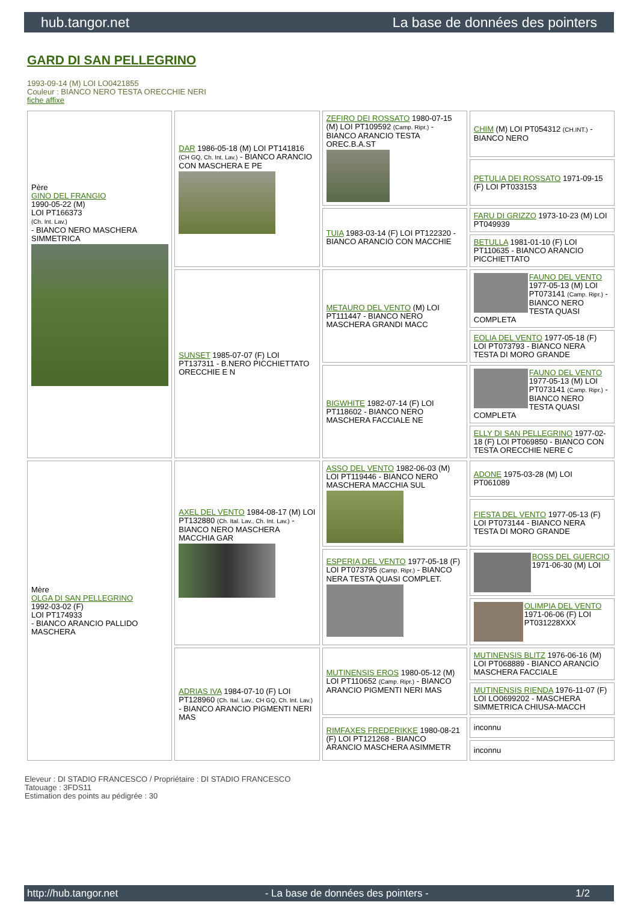hub.tangor.net La base de données des pointers
GARD DI SAN PELLEGRINO
1993-09-14 (M) LOI LO0421855
Couleur : BIANCO NERO TESTA ORECCHIE NERI
fiche affixe
| Père GINO DEL FRANGIO 1990-05-22 (M) LOI PT166373 (Ch. Int. Lav.) - BIANCO NERO MASCHERA SIMMETRICA | DAR 1986-05-18 (M) LOI PT141816 (CH GQ, Ch. Int. Lav.) - BIANCO ARANCIO CON MASCHERA E PE | ZEFIRO DEI ROSSATO 1980-07-15 (M) LOI PT109592 (Camp. Ripr.) - BIANCO ARANCIO TESTA OREC.B.A.ST | CHIM (M) LOI PT054312 (CH.INT.) - BIANCO NERO |
| | | | PETULIA DEI ROSSATO 1971-09-15 (F) LOI PT033153 |
| | | TUIA 1983-03-14 (F) LOI PT122320 - BIANCO ARANCIO CON MACCHIE | FARU DI GRIZZO 1973-10-23 (M) LOI PT049939 |
| | | | BETULLA 1981-01-10 (F) LOI PT110635 - BIANCO ARANCIO PICCHIETTATO |
| | SUNSET 1985-07-07 (F) LOI PT137311 - B.NERO PICCHIETTATO ORECCHIE E N | METAURO DEL VENTO (M) LOI PT111447 - BIANCO NERO MASCHERA GRANDI MACC | FAUNO DEL VENTO 1977-05-13 (M) LOI PT073141 (Camp. Ripr.) - BIANCO NERO TESTA QUASI COMPLETA |
| | | | EOLIA DEL VENTO 1977-05-18 (F) LOI PT073793 - BIANCO NERA TESTA DI MORO GRANDE |
| | | BIGWHITE 1982-07-14 (F) LOI PT118602 - BIANCO NERO MASCHERA FACCIALE NE | FAUNO DEL VENTO 1977-05-13 (M) LOI PT073141 (Camp. Ripr.) - BIANCO NERO TESTA QUASI COMPLETA |
| | | | ELLY DI SAN PELLEGRINO 1977-02-18 (F) LOI PT069850 - BIANCO CON TESTA ORECCHIE NERE C |
| Mère OLGA DI SAN PELLEGRINO 1992-03-02 (F) LOI PT174933 - BIANCO ARANCIO PALLIDO MASCHERA | AXEL DEL VENTO 1984-08-17 (M) LOI PT132880 (Ch. Ital. Lav., Ch. Int. Lav.) - BIANCO NERO MASCHERA MACCHIA GAR | ASSO DEL VENTO 1982-06-03 (M) LOI PT119446 - BIANCO NERO MASCHERA MACCHIA SUL | ADONE 1975-03-28 (M) LOI PT061089 |
| | | | FIESTA DEL VENTO 1977-05-13 (F) LOI PT073144 - BIANCO NERA TESTA DI MORO GRANDE |
| | | ESPERIA DEL VENTO 1977-05-18 (F) LOI PT073795 (Camp. Ripr.) - BIANCO NERA TESTA QUASI COMPLET. | BOSS DEL GUERCIO 1971-06-30 (M) LOI |
| | | | OLIMPIA DEL VENTO 1971-06-06 (F) LOI PT031228XXX |
| | ADRIAS IVA 1984-07-10 (F) LOI PT128960 (Ch. Ital. Lav., CH GQ, Ch. Int. Lav.) - BIANCO ARANCIO PIGMENTI NERI MAS | MUTINENSIS EROS 1980-05-12 (M) LOI PT110652 (Camp. Ripr.) - BIANCO ARANCIO PIGMENTI NERI MAS | MUTINENSIS BLITZ 1976-06-16 (M) LOI PT068889 - BIANCO ARANCIO MASCHERA FACCIALE |
| | | | MUTINENSIS RIENDA 1976-11-07 (F) LOI LO0699202 - MASCHERA SIMMETRICA CHIUSA-MACCH |
| | | RIMFAXES FREDERIKKE 1980-08-21 (F) LOI PT121268 - BIANCO ARANCIO MASCHERA ASIMMETR | inconnu |
| | | | inconnu |
Eleveur : DI STADIO FRANCESCO / Propriétaire : DI STADIO FRANCESCO
Tatouage : 3FDS11
Estimation des points au pédigrée : 30
http://hub.tangor.net - La base de données des pointers - 1/2